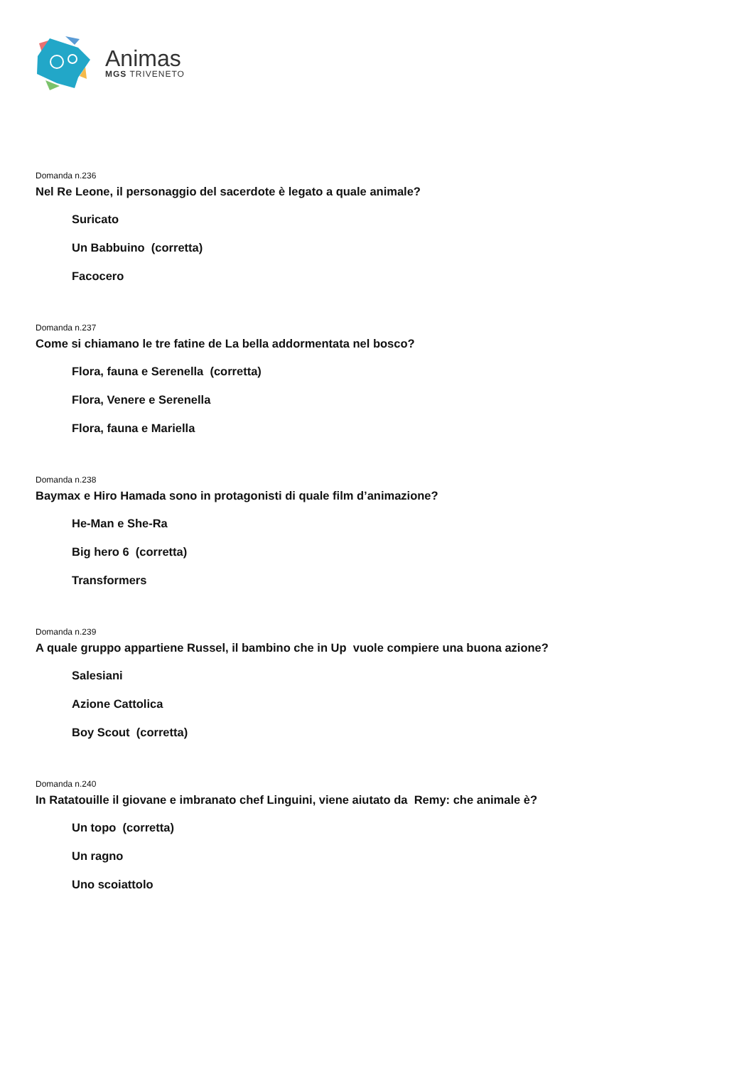Animas
MGS TRIVENETO
Domanda n.236
Nel Re Leone, il personaggio del sacerdote è legato a quale animale?
Suricato
Un Babbuino (corretta)
Facocero
Domanda n.237
Come si chiamano le tre fatine de La bella addormentata nel bosco?
Flora, fauna e Serenella (corretta)
Flora, Venere e Serenella
Flora, fauna e Mariella
Domanda n.238
Baymax e Hiro Hamada sono in protagonisti di quale film d’animazione?
He-Man e She-Ra
Big hero 6 (corretta)
Transformers
Domanda n.239
A quale gruppo appartiene Russel, il bambino che in Up vuole compiere una buona azione?
Salesiani
Azione Cattolica
Boy Scout (corretta)
Domanda n.240
In Ratatouille il giovane e imbranato chef Linguini, viene aiutato da Remy: che animale è?
Un topo (corretta)
Un ragno
Uno scoiattolo